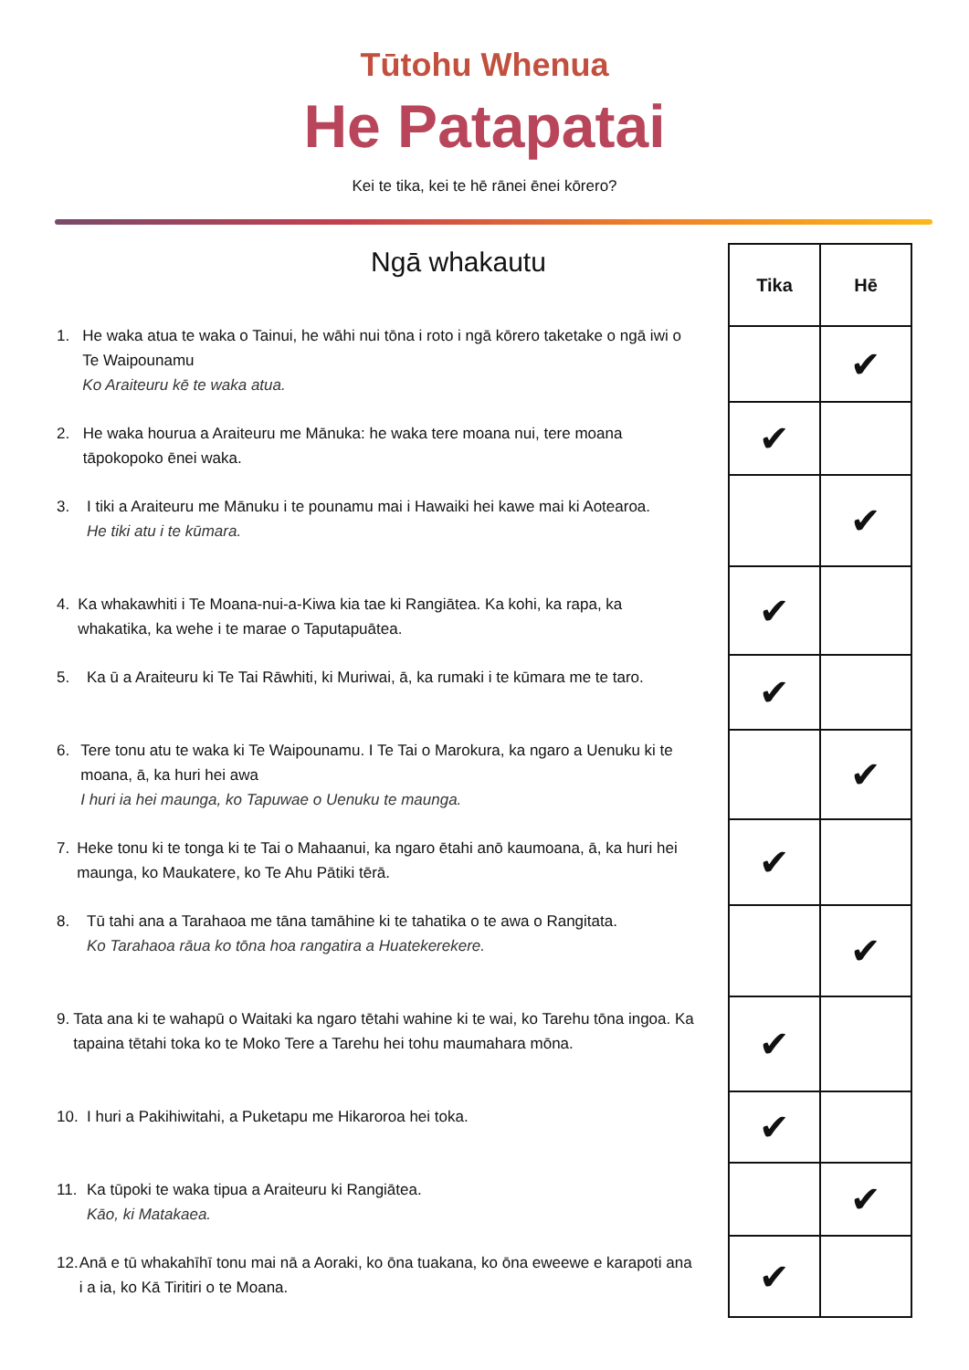Tūtohu Whenua
He Patapatai
Kei te tika, kei te hē rānei ēnei kōrero?
Ngā whakautu
1. He waka atua te waka o Tainui, he wāhi nui tōna i roto i ngā kōrero taketake o ngā iwi o Te Waipounamu
Ko Araiteuru kē te waka atua.
2. He waka hourua a Araiteuru me Mānuka: he waka tere moana nui, tere moana tāpokopoko ēnei waka.
3. I tiki a Araiteuru me Mānuku i te pounamu mai i Hawaiki hei kawe mai ki Aotearoa.
He tiki atu i te kūmara.
4. Ka whakawhiti i Te Moana-nui-a-Kiwa kia tae ki Rangiātea. Ka kohi, ka rapa, ka whakatika, ka wehe i te marae o Taputapuātea.
5. Ka ū a Araiteuru ki Te Tai Rāwhiti, ki Muriwai, ā, ka rumaki i te kūmara me te taro.
6. Tere tonu atu te waka ki Te Waipounamu. I Te Tai o Marokura, ka ngaro a Uenuku ki te moana, ā, ka huri hei awa
I huri ia hei maunga, ko Tapuwae o Uenuku te maunga.
7. Heke tonu ki te tonga ki te Tai o Mahaanui, ka ngaro ētahi anō kaumoana, ā, ka huri hei maunga, ko Maukatere, ko Te Ahu Pātiki tērā.
8. Tū tahi ana a Tarahaoa me tāna tamāhine ki te tahatika o te awa o Rangitata.
Ko Tarahaoa rāua ko tōna hoa rangatira a Huatekerekere.
9. Tata ana ki te wahapū o Waitaki ka ngaro tētahi wahine ki te wai, ko Tarehu tōna ingoa. Ka tapaina tētahi toka ko te Moko Tere a Tarehu hei tohu maumahara mōna.
10. I huri a Pakihiwitahi, a Puketapu me Hikaroroa hei toka.
11. Ka tūpoki te waka tipua a Araiteuru ki Rangiātea.
Kāo, ki Matakaea.
12. Anā e tū whakahīhī tonu mai nā a Aoraki, ko ōna tuakana, ko ōna eweewe e karapoti ana i a ia, ko Kā Tiritiri o te Moana.
| Tika | Hē |
| --- | --- |
| | ✔ |
| ✔ | |
| | ✔ |
| ✔ | |
| ✔ | |
| | ✔ |
| ✔ | |
| | ✔ |
| ✔ | |
| ✔ | |
| | ✔ |
| ✔ | |